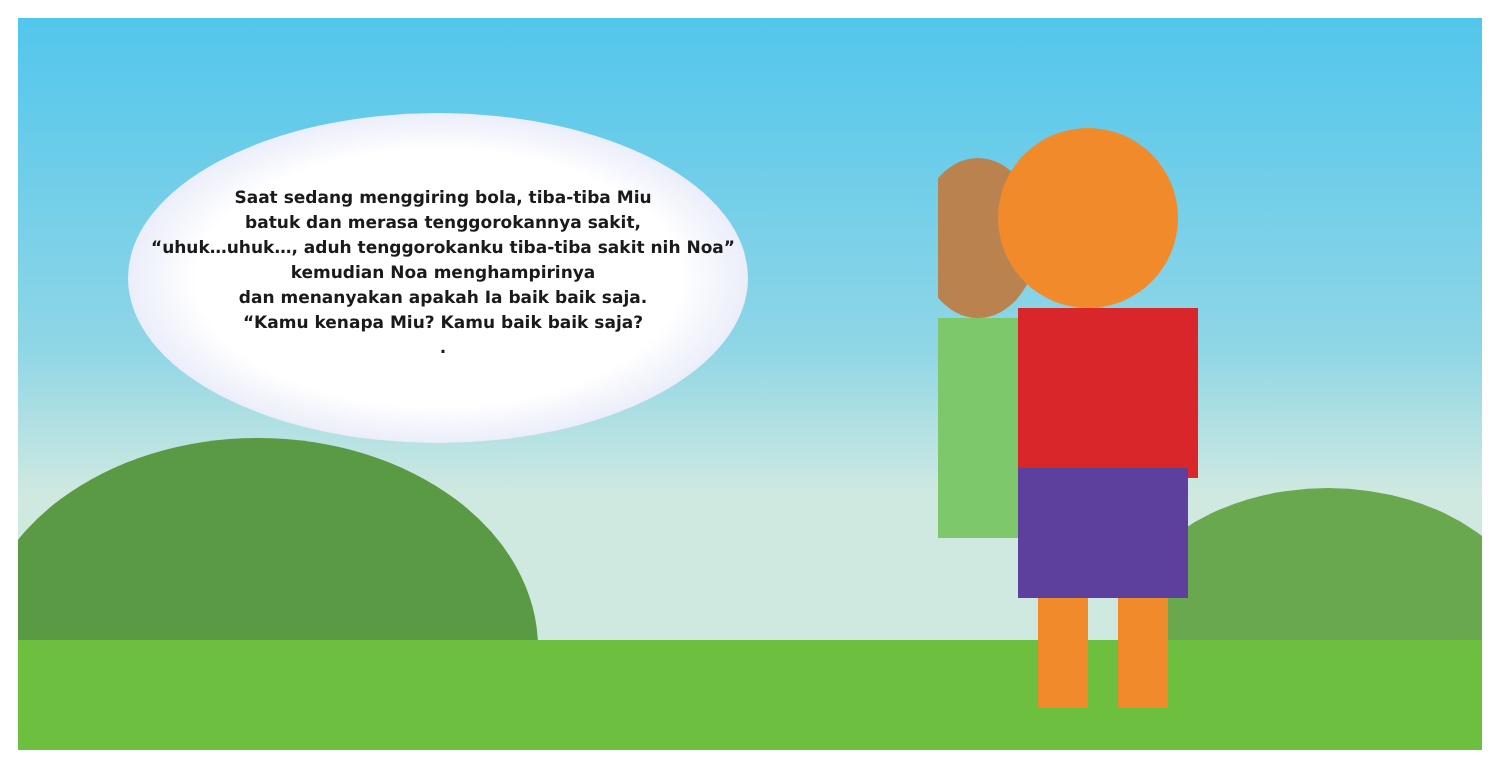Saat sedang menggiring bola, tiba-tiba Miu
batuk dan merasa tenggorokannya sakit,
“uhuk…uhuk…, aduh tenggorokanku tiba-tiba sakit nih Noa”
kemudian Noa menghampirinya
dan menanyakan apakah Ia baik baik saja.
“Kamu kenapa Miu? Kamu baik baik saja?
.